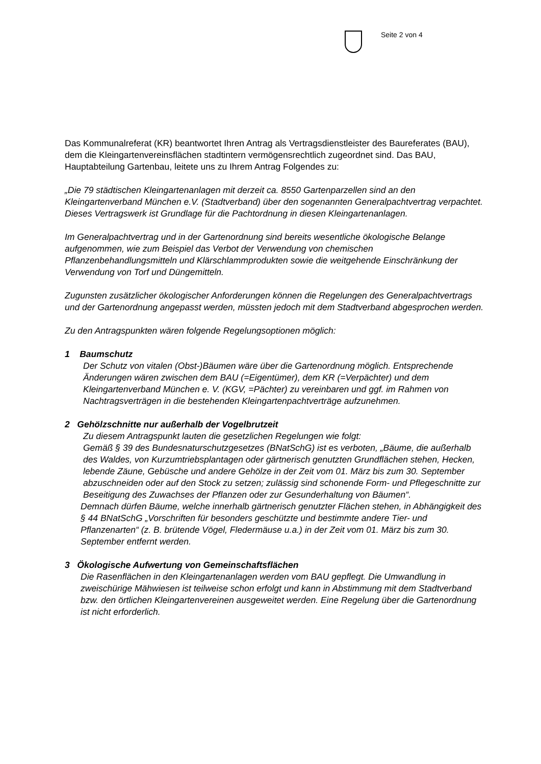Seite 2 von 4
Das Kommunalreferat (KR) beantwortet Ihren Antrag als Vertragsdienstleister des Baureferates (BAU), dem die Kleingartenvereinsflächen stadtintern vermögensrechtlich zugeordnet sind. Das BAU, Hauptabteilung Gartenbau, leitete uns zu Ihrem Antrag Folgendes zu:
„Die 79 städtischen Kleingartenanlagen mit derzeit ca. 8550 Gartenparzellen sind an den Kleingartenverband München e.V. (Stadtverband) über den sogenannten Generalpachtvertrag verpachtet. Dieses Vertragswerk ist Grundlage für die Pachtordnung in diesen Kleingartenanlagen.
Im Generalpachtvertrag und in der Gartenordnung sind bereits wesentliche ökologische Belange aufgenommen, wie zum Beispiel das Verbot der Verwendung von chemischen Pflanzenbehandlungsmitteln und Klärschlammprodukten sowie die weitgehende Einschränkung der Verwendung von Torf und Düngemitteln.
Zugunsten zusätzlicher ökologischer Anforderungen können die Regelungen des Generalpachtvertrags und der Gartenordnung angepasst werden, müssten jedoch mit dem Stadtverband abgesprochen werden.
Zu den Antragspunkten wären folgende Regelungsoptionen möglich:
1 Baumschutz
Der Schutz von vitalen (Obst-)Bäumen wäre über die Gartenordnung möglich. Entsprechende Änderungen wären zwischen dem BAU (=Eigentümer), dem KR (=Verpächter) und dem Kleingartenverband München e. V. (KGV, =Pächter) zu vereinbaren und ggf. im Rahmen von Nachtragsverträgen in die bestehenden Kleingartenpachtverträge aufzunehmen.
2 Gehölzschnitte nur außerhalb der Vogelbrutzeit
Zu diesem Antragspunkt lauten die gesetzlichen Regelungen wie folgt:
Gemäß § 39 des Bundesnaturschutzgesetzes (BNatSchG) ist es verboten, „Bäume, die außerhalb des Waldes, von Kurzumtriebsplantagen oder gärtnerisch genutzten Grundflächen stehen, Hecken, lebende Zäune, Gebüsche und andere Gehölze in der Zeit vom 01. März bis zum 30. September abzuschneiden oder auf den Stock zu setzen; zulässig sind schonende Form- und Pflegeschnitte zur Beseitigung des Zuwachses der Pflanzen oder zur Gesunderhaltung von Bäumen“.
Demnach dürfen Bäume, welche innerhalb gärtnerisch genutzter Flächen stehen, in Abhängigkeit des § 44 BNatSchG „Vorschriften für besonders geschützte und bestimmte andere Tier- und Pflanzenarten“ (z. B. brütende Vögel, Fledermäuse u.a.) in der Zeit vom 01. März bis zum 30. September entfernt werden.
3 Ökologische Aufwertung von Gemeinschaftsflächen
Die Rasenflächen in den Kleingartenanlagen werden vom BAU gepflegt. Die Umwandlung in zweischürige Mähwiesen ist teilweise schon erfolgt und kann in Abstimmung mit dem Stadtverband bzw. den örtlichen Kleingartenvereinen ausgeweitet werden. Eine Regelung über die Gartenordnung ist nicht erforderlich.